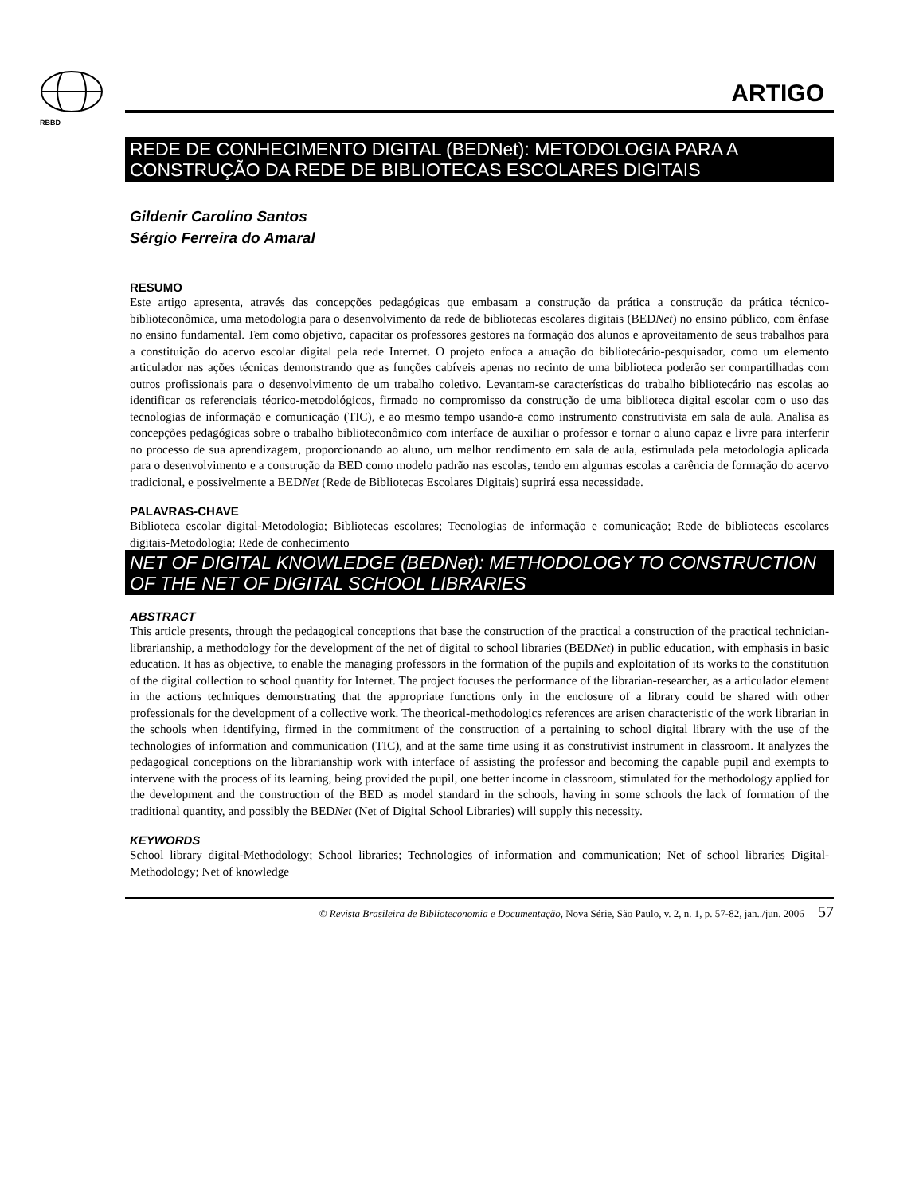RBBD
ARTIGO
REDE DE CONHECIMENTO DIGITAL (BEDNet): METODOLOGIA PARA A CONSTRUÇÃO DA REDE DE BIBLIOTECAS ESCOLARES DIGITAIS
Gildenir Carolino Santos
Sérgio Ferreira do Amaral
RESUMO
Este artigo apresenta, através das concepções pedagógicas que embasam a construção da prática a construção da prática técnico-biblioteconômica, uma metodologia para o desenvolvimento da rede de bibliotecas escolares digitais (BEDNet) no ensino público, com ênfase no ensino fundamental. Tem como objetivo, capacitar os professores gestores na formação dos alunos e aproveitamento de seus trabalhos para a constituição do acervo escolar digital pela rede Internet. O projeto enfoca a atuação do bibliotecário-pesquisador, como um elemento articulador nas ações técnicas demonstrando que as funções cabíveis apenas no recinto de uma biblioteca poderão ser compartilhadas com outros profissionais para o desenvolvimento de um trabalho coletivo. Levantam-se características do trabalho bibliotecário nas escolas ao identificar os referenciais téorico-metodológicos, firmado no compromisso da construção de uma biblioteca digital escolar com o uso das tecnologias de informação e comunicação (TIC), e ao mesmo tempo usando-a como instrumento construtivista em sala de aula. Analisa as concepções pedagógicas sobre o trabalho biblioteconômico com interface de auxiliar o professor e tornar o aluno capaz e livre para interferir no processo de sua aprendizagem, proporcionando ao aluno, um melhor rendimento em sala de aula, estimulada pela metodologia aplicada para o desenvolvimento e a construção da BED como modelo padrão nas escolas, tendo em algumas escolas a carência de formação do acervo tradicional, e possivelmente a BEDNet (Rede de Bibliotecas Escolares Digitais) suprirá essa necessidade.
PALAVRAS-CHAVE
Biblioteca escolar digital-Metodologia; Bibliotecas escolares; Tecnologias de informação e comunicação; Rede de bibliotecas escolares digitais-Metodologia; Rede de conhecimento
NET OF DIGITAL KNOWLEDGE (BEDNet): METHODOLOGY TO CONSTRUCTION OF THE NET OF DIGITAL SCHOOL LIBRARIES
ABSTRACT
This article presents, through the pedagogical conceptions that base the construction of the practical a construction of the practical technician-librarianship, a methodology for the development of the net of digital to school libraries (BEDNet) in public education, with emphasis in basic education. It has as objective, to enable the managing professors in the formation of the pupils and exploitation of its works to the constitution of the digital collection to school quantity for Internet. The project focuses the performance of the librarian-researcher, as a articulador element in the actions techniques demonstrating that the appropriate functions only in the enclosure of a library could be shared with other professionals for the development of a collective work. The theorical-methodologics references are arisen characteristic of the work librarian in the schools when identifying, firmed in the commitment of the construction of a pertaining to school digital library with the use of the technologies of information and communication (TIC), and at the same time using it as construtivist instrument in classroom. It analyzes the pedagogical conceptions on the librarianship work with interface of assisting the professor and becoming the capable pupil and exempts to intervene with the process of its learning, being provided the pupil, one better income in classroom, stimulated for the methodology applied for the development and the construction of the BED as model standard in the schools, having in some schools the lack of formation of the traditional quantity, and possibly the BEDNet (Net of Digital School Libraries) will supply this necessity.
KEYWORDS
School library digital-Methodology; School libraries; Technologies of information and communication; Net of school libraries Digital-Methodology; Net of knowledge
© Revista Brasileira de Biblioteconomia e Documentação, Nova Série, São Paulo, v. 2, n. 1, p. 57-82, jan../jun. 2006 57